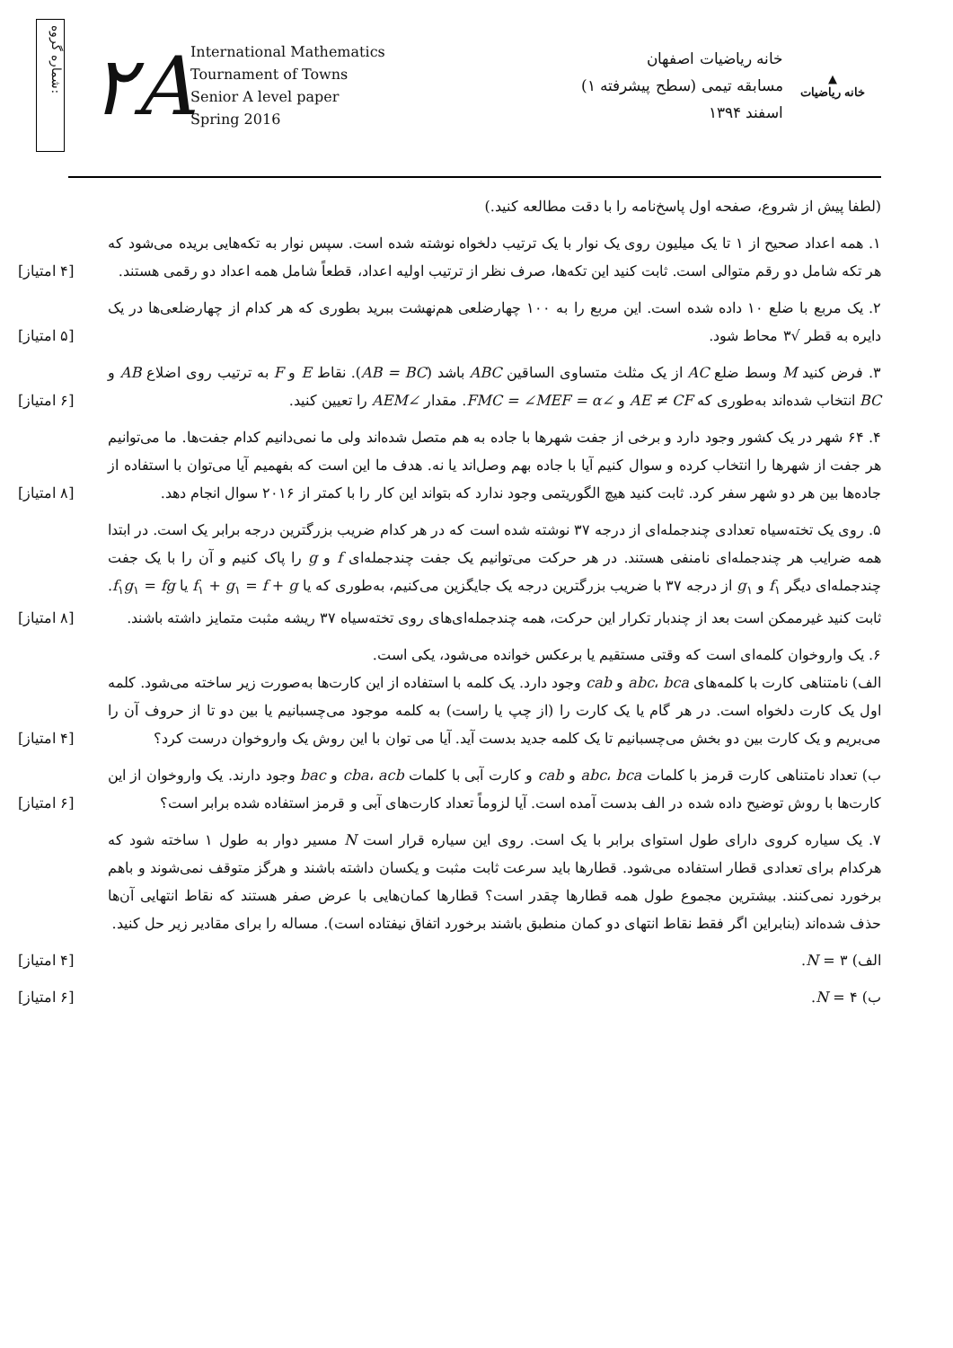شماره گروه:
۲A
International Mathematics
Tournament of Towns
Senior A level paper
Spring 2016
خانه ریاضیات اصفهان
مسابقه تیمی (سطح پیشرفته ۱)
اسفند ۱۳۹۴
▲
خانه ریاضیات
(لطفا پیش از شروع، صفحه اول پاسخ‌نامه را با دقت مطالعه کنید.)
۱. همه اعداد صحیح از ۱ تا یک میلیون روی یک نوار با یک ترتیب دلخواه نوشته شده است. سپس نوار به تکه‌هایی بریده می‌شود که هر تکه شامل دو رقم متوالی است. ثابت کنید این تکه‌ها، صرف نظر از ترتیب اولیه اعداد، قطعاً شامل همه اعداد دو رقمی هستند.
[۴ امتیاز]
۲. یک مربع با ضلع ۱۰ داده شده است. این مربع را به ۱۰۰ چهارضلعی هم‌نهشت ببرید بطوری که هر کدام از چهارضلعی‌ها در یک دایره به قطر √۳ محاط شود.
[۵ امتیاز]
۳. فرض کنید M وسط ضلع AC از یک مثلث متساوی الساقین ABC باشد (AB = BC). نقاط E و F به ترتیب روی اضلاع AB و BC انتخاب شده‌اند به‌طوری که AE ≠ CF و ∠FMC = ∠MEF = α. مقدار ∠AEM را تعیین کنید.
[۶ امتیاز]
۴. ۶۴ شهر در یک کشور وجود دارد و برخی از جفت شهرها با جاده به هم متصل شده‌اند ولی ما نمی‌دانیم کدام جفت‌ها. ما می‌توانیم هر جفت از شهرها را انتخاب کرده و سوال کنیم آیا با جاده بهم وصل‌اند یا نه. هدف ما این است که بفهمیم آیا می‌توان با استفاده از جاده‌ها بین هر دو شهر سفر کرد. ثابت کنید هیچ الگوریتمی وجود ندارد که بتواند این کار را با کمتر از ۲۰۱۶ سوال انجام دهد.
[۸ امتیاز]
۵. روی یک تخته‌سیاه تعدادی چندجمله‌ای از درجه ۳۷ نوشته شده است که در هر کدام ضریب بزرگترین درجه برابر یک است. در ابتدا همه ضرایب هر چندجمله‌ای نامنفی هستند. در هر حرکت می‌توانیم یک جفت چندجمله‌ای f و g را پاک کنیم و آن را با یک جفت چندجمله‌ای دیگر f<sub>۱</sub> و g<sub>۱</sub> از درجه ۳۷ با ضریب بزرگترین درجه یک جایگزین می‌کنیم، به‌طوری که یا f<sub>۱</sub> + g<sub>۱</sub> = f + g یا f<sub>۱</sub>g<sub>۱</sub> = fg. ثابت کنید غیرممکن است بعد از چندبار تکرار این حرکت، همه چندجمله‌ای‌های روی تخته‌سیاه ۳۷ ریشه مثبت متمایز داشته باشند.
[۸ امتیاز]
۶. یک واروخوان کلمه‌ای است که وقتی مستقیم یا برعکس خوانده می‌شود، یکی است.
الف) نامتناهی کارت با کلمه‌های abc، bca و cab وجود دارد. یک کلمه با استفاده از این کارت‌ها به‌صورت زیر ساخته می‌شود. کلمه اول یک کارت دلخواه است. در هر گام یا یک کارت را (از چپ یا راست) به کلمه موجود می‌چسبانیم یا بین دو تا از حروف آن را می‌بریم و یک کارت بین دو بخش می‌چسبانیم تا یک کلمه جدید بدست آید. آیا می توان با این روش یک واروخوان درست کرد؟
[۴ امتیاز]
ب) تعداد نامتناهی کارت قرمز با کلمات abc، bca و cab و کارت آبی با کلمات cba، acb و bac وجود دارند. یک واروخوان از این کارت‌ها با روش توضیح داده شده در الف بدست آمده است. آیا لزوماً تعداد کارت‌های آبی و قرمز استفاده شده برابر است؟
[۶ امتیاز]
۷. یک سیاره کروی دارای طول استوای برابر با یک است. روی این سیاره قرار است N مسیر دوار به طول ۱ ساخته شود که هرکدام برای تعدادی قطار استفاده می‌شود. قطارها باید سرعت ثابت مثبت و یکسان داشته باشند و هرگز متوقف نمی‌شوند و باهم برخورد نمی‌کنند. بیشترین مجموع طول همه قطارها چقدر است؟ قطارها کمان‌هایی با عرض صفر هستند که نقاط انتهایی آن‌ها حذف شده‌اند (بنابراین اگر فقط نقاط انتهای دو کمان منطبق باشند برخورد اتفاق نیفتاده است). مساله را برای مقادیر زیر حل کنید.
الف) N = ۳. [۴ امتیاز]
ب) N = ۴. [۶ امتیاز]